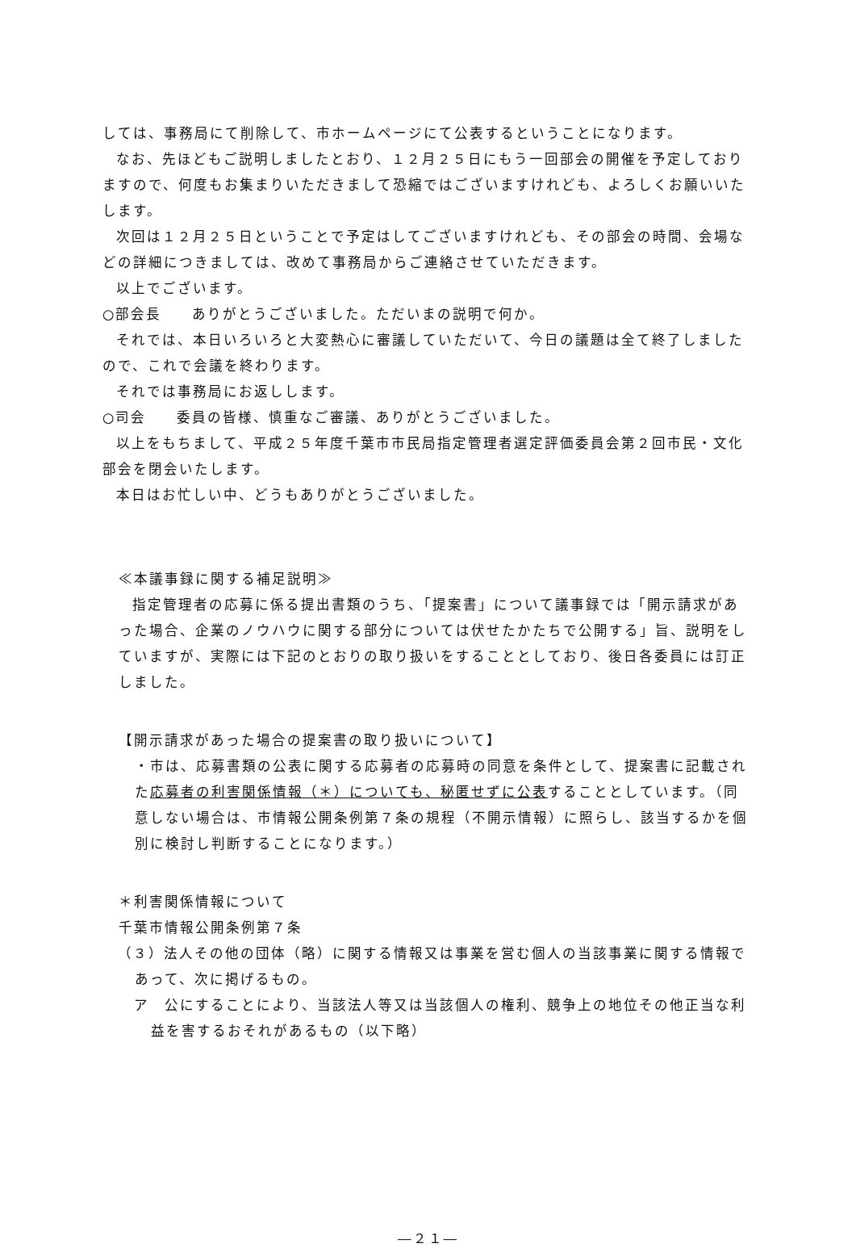しては、事務局にて削除して、市ホームページにて公表するということになります。
なお、先ほどもご説明しましたとおり、１２月２５日にもう一回部会の開催を予定しておりますので、何度もお集まりいただきまして恐縮ではございますけれども、よろしくお願いいたします。
次回は１２月２５日ということで予定はしてございますけれども、その部会の時間、会場などの詳細につきましては、改めて事務局からご連絡させていただきます。
以上でございます。
○部会長　　ありがとうございました。ただいまの説明で何か。
それでは、本日いろいろと大変熱心に審議していただいて、今日の議題は全て終了しましたので、これで会議を終わります。
それでは事務局にお返しします。
○司会　　委員の皆様、慎重なご審議、ありがとうございました。
以上をもちまして、平成２５年度千葉市市民局指定管理者選定評価委員会第２回市民・文化部会を閉会いたします。
本日はお忙しい中、どうもありがとうございました。
≪本議事録に関する補足説明≫
指定管理者の応募に係る提出書類のうち、「提案書」について議事録では「開示請求があった場合、企業のノウハウに関する部分については伏せたかたちで公開する」旨、説明をしていますが、実際には下記のとおりの取り扱いをすることとしており、後日各委員には訂正しました。
【開示請求があった場合の提案書の取り扱いについて】
・市は、応募書類の公表に関する応募者の応募時の同意を条件として、提案書に記載された応募者の利害関係情報（＊）についても、秘匿せずに公表することとしています。（同意しない場合は、市情報公開条例第７条の規程（不開示情報）に照らし、該当するかを個別に検討し判断することになります。）
＊利害関係情報について
千葉市情報公開条例第７条
（３）法人その他の団体（略）に関する情報又は事業を営む個人の当該事業に関する情報であって、次に掲げるもの。
ア　公にすることにより、当該法人等又は当該個人の権利、競争上の地位その他正当な利益を害するおそれがあるもの（以下略）
―２１―